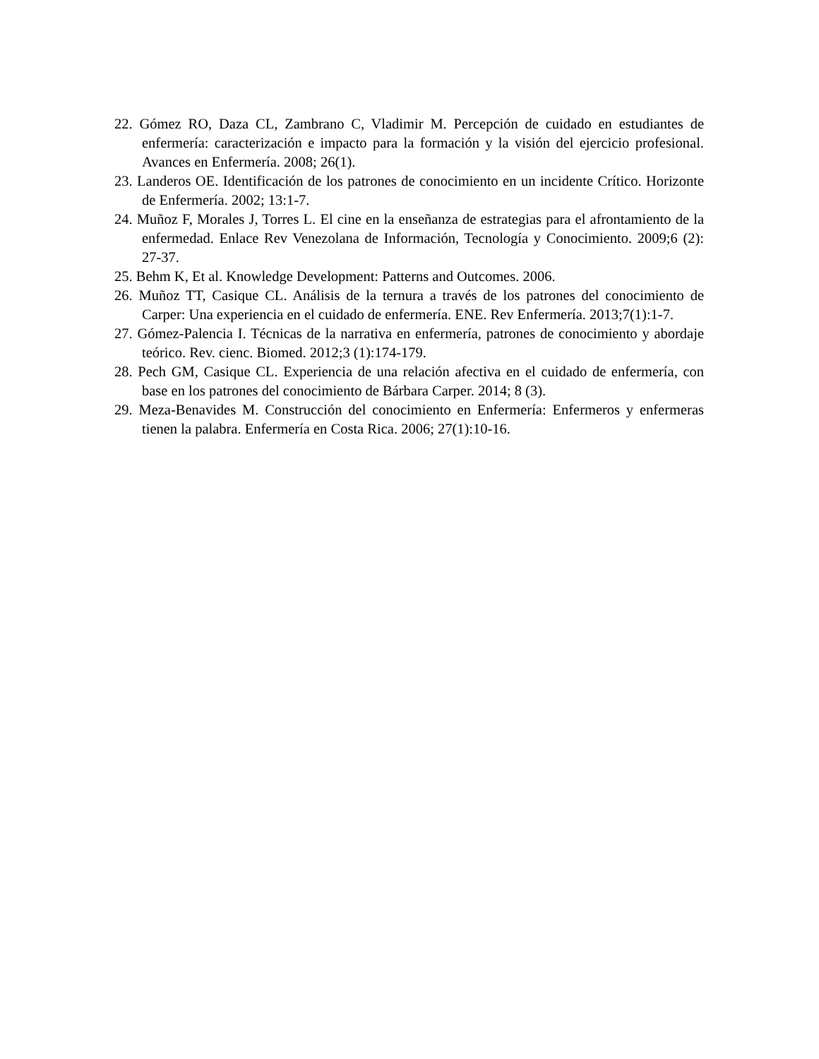22. Gómez RO, Daza CL, Zambrano C, Vladimir M. Percepción de cuidado en estudiantes de enfermería: caracterización e impacto para la formación y la visión del ejercicio profesional. Avances en Enfermería. 2008; 26(1).
23. Landeros OE. Identificación de los patrones de conocimiento en un incidente Crítico. Horizonte de Enfermería. 2002; 13:1-7.
24. Muñoz F, Morales J, Torres L. El cine en la enseñanza de estrategias para el afrontamiento de la enfermedad. Enlace Rev Venezolana de Información, Tecnología y Conocimiento. 2009;6 (2): 27-37.
25. Behm K, Et al. Knowledge Development: Patterns and Outcomes. 2006.
26. Muñoz TT, Casique CL. Análisis de la ternura a través de los patrones del conocimiento de Carper: Una experiencia en el cuidado de enfermería. ENE. Rev Enfermería. 2013;7(1):1-7.
27. Gómez-Palencia I. Técnicas de la narrativa en enfermería, patrones de conocimiento y abordaje teórico. Rev. cienc. Biomed. 2012;3 (1):174-179.
28. Pech GM, Casique CL. Experiencia de una relación afectiva en el cuidado de enfermería, con base en los patrones del conocimiento de Bárbara Carper. 2014; 8 (3).
29. Meza-Benavides M. Construcción del conocimiento en Enfermería: Enfermeros y enfermeras tienen la palabra. Enfermería en Costa Rica. 2006; 27(1):10-16.